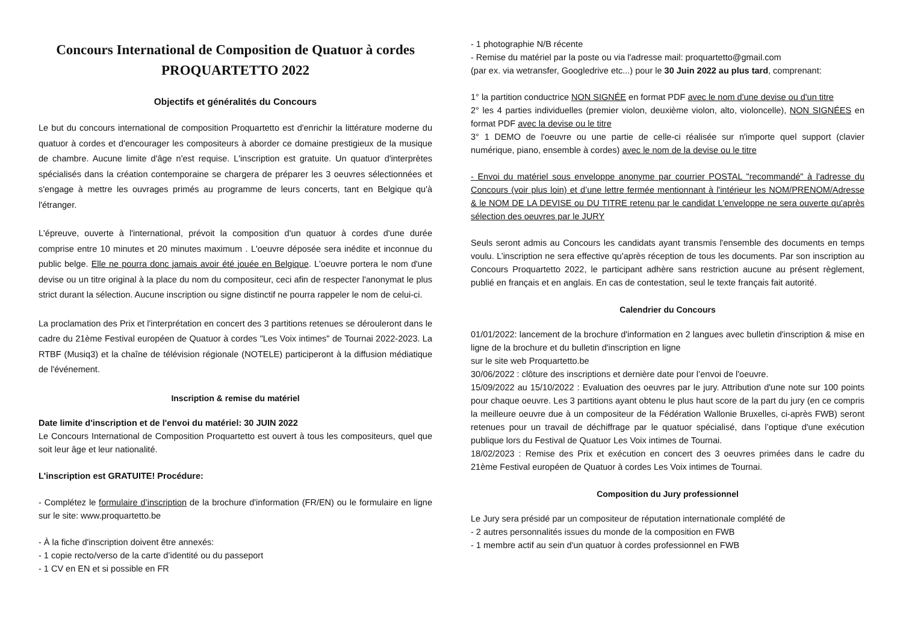Concours International de Composition de Quatuor à cordes
PROQUARTETTO 2022
Objectifs et généralités du Concours
Le but du concours international de composition Proquartetto est d'enrichir la littérature moderne du quatuor à cordes et d'encourager les compositeurs à aborder ce domaine prestigieux de la musique de chambre. Aucune limite d'âge n'est requise. L'inscription est gratuite. Un quatuor d'interprètes spécialisés dans la création contemporaine se chargera de préparer les 3 oeuvres sélectionnées et s'engage à mettre les ouvrages primés au programme de leurs concerts, tant en Belgique qu'à l'étranger.
L'épreuve, ouverte à l'international, prévoit la composition d'un quatuor à cordes d'une durée comprise entre 10 minutes et 20 minutes maximum . L'oeuvre déposée sera inédite et inconnue du public belge. Elle ne pourra donc jamais avoir été jouée en Belgique. L'oeuvre portera le nom d'une devise ou un titre original à la place du nom du compositeur, ceci afin de respecter l'anonymat le plus strict durant la sélection. Aucune inscription ou signe distinctif ne pourra rappeler le nom de celui-ci.
La proclamation des Prix et l'interprétation en concert des 3 partitions retenues se dérouleront dans le cadre du 21ème Festival européen de Quatuor à cordes "Les Voix intimes" de Tournai 2022-2023. La RTBF (Musiq3) et la chaîne de télévision régionale (NOTELE) participeront à la diffusion médiatique de l'événement.
Inscription & remise du matériel
Date limite d'inscription et de l'envoi du matériel: 30 JUIN 2022
Le Concours International de Composition Proquartetto est ouvert à tous les compositeurs, quel que soit leur âge et leur nationalité.
L'inscription est GRATUITE! Procédure:
- Complétez le formulaire d’inscription de la brochure d'information (FR/EN) ou le formulaire en ligne sur le site: www.proquartetto.be
- À la fiche d'inscription doivent être annexés:
- 1 copie recto/verso de la carte d’identité ou du passeport
- 1 CV en EN et si possible en FR
- 1 photographie N/B récente
- Remise du matériel par la poste ou via l'adresse mail: proquartetto@gmail.com
(par ex. via wetransfer, Googledrive etc...) pour le 30 Juin 2022 au plus tard, comprenant:
1° la partition conductrice NON SIGNÉE en format PDF avec le nom d'une devise ou d'un titre
2° les 4 parties individuelles (premier violon, deuxième violon, alto, violoncelle), NON SIGNÉES en format PDF avec la devise ou le titre
3° 1 DEMO de l'oeuvre ou une partie de celle-ci réalisée sur n'importe quel support (clavier numérique, piano, ensemble à cordes) avec le nom de la devise ou le titre
- Envoi du matériel sous enveloppe anonyme par courrier POSTAL "recommandé" à l'adresse du Concours (voir plus loin) et d’une lettre fermée mentionnant à l'intérieur les NOM/PRENOM/Adresse & le NOM DE LA DEVISE ou DU TITRE retenu par le candidat L'enveloppe ne sera ouverte qu'après sélection des oeuvres par le JURY
Seuls seront admis au Concours les candidats ayant transmis l'ensemble des documents en temps voulu. L’inscription ne sera effective qu'après réception de tous les documents. Par son inscription au Concours Proquartetto 2022, le participant adhère sans restriction aucune au présent règlement, publié en français et en anglais. En cas de contestation, seul le texte français fait autorité.
Calendrier du Concours
01/01/2022: lancement de la brochure d'information en 2 langues avec bulletin d'inscription & mise en ligne de la brochure et du bulletin d'inscription en ligne
sur le site web Proquartetto.be
30/06/2022 : clôture des inscriptions et dernière date pour l’envoi de l'oeuvre.
15/09/2022 au 15/10/2022 : Evaluation des oeuvres par le jury. Attribution d'une note sur 100 points pour chaque oeuvre. Les 3 partitions ayant obtenu le plus haut score de la part du jury (en ce compris la meilleure oeuvre due à un compositeur de la Fédération Wallonie Bruxelles, ci-après FWB) seront retenues pour un travail de déchiffrage par le quatuor spécialisé, dans l’optique d'une exécution publique lors du Festival de Quatuor Les Voix intimes de Tournai.
18/02/2023 : Remise des Prix et exécution en concert des 3 oeuvres primées dans le cadre du 21ème Festival européen de Quatuor à cordes Les Voix intimes de Tournai.
Composition du Jury professionnel
Le Jury sera présidé par un compositeur de réputation internationale complété de
- 2 autres personnalités issues du monde de la composition en FWB
- 1 membre actif au sein d'un quatuor à cordes professionnel en FWB